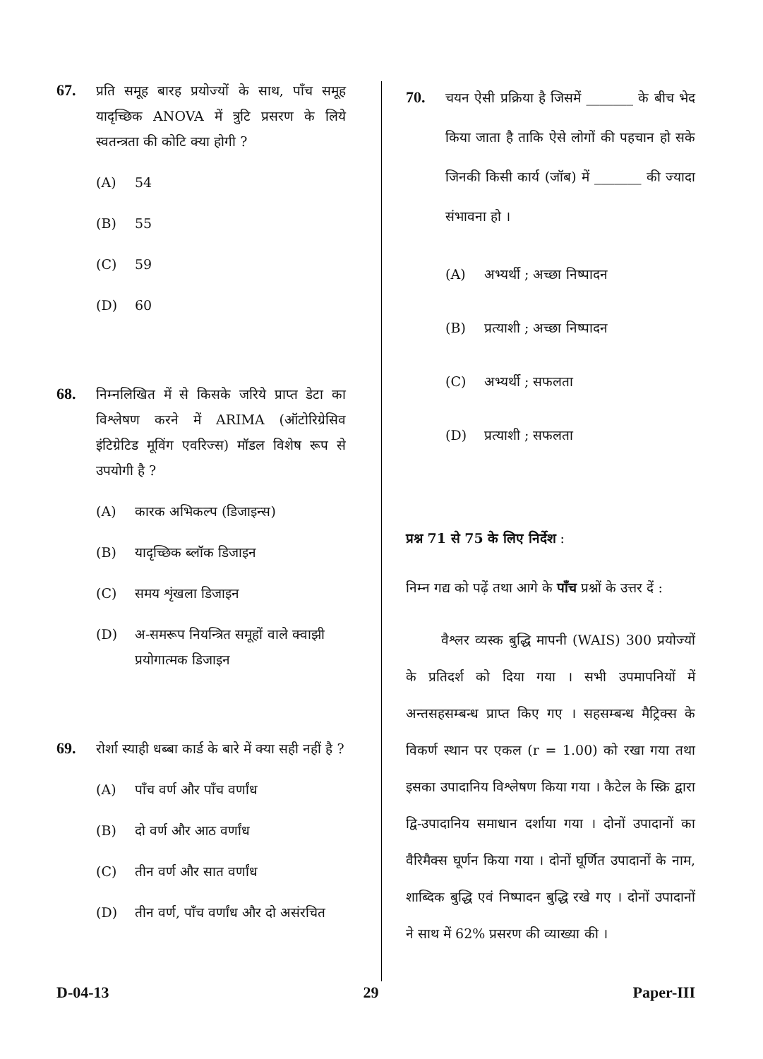67.
प्रति समूह बारह प्रयोज्यों के साथ, पाँच समूह यादृच्छिक ANOVA में त्रुटि प्रसरण के लिये स्वतन्त्रता की कोटि क्या होगी ?
(A) 54
(B) 55
(C) 59
(D) 60
68.
निम्नलिखित में से किसके जरिये प्राप्त डेटा का विश्लेषण करने में ARIMA (ऑटोरिग्रेसिव इंटिग्रेटिड मूविंग एवरिज्स) मॉडल विशेष रूप से उपयोगी है ?
(A) कारक अभिकल्प (डिजाइन्स)
(B) यादृच्छिक ब्लॉक डिजाइन
(C) समय शृंखला डिजाइन
(D) अ-समरूप नियन्त्रित समूहों वाले क्वाझी प्रयोगात्मक डिजाइन
69.
रोर्शा स्याही धब्बा कार्ड के बारे में क्या सही नहीं है ?
(A) पाँच वर्ण और पाँच वर्णांध
(B) दो वर्ण और आठ वर्णांध
(C) तीन वर्ण और सात वर्णांध
(D) तीन वर्ण, पाँच वर्णांध और दो असंरचित
70.
चयन ऐसी प्रक्रिया है जिसमें _______ के बीच भेद किया जाता है ताकि ऐसे लोगों की पहचान हो सके जिनकी किसी कार्य (जॉब) में _______ की ज्यादा संभावना हो ।
(A) अभ्यर्थी ; अच्छा निष्पादन
(B) प्रत्याशी ; अच्छा निष्पादन
(C) अभ्यर्थी ; सफलता
(D) प्रत्याशी ; सफलता
प्रश्न 71 से 75 के लिए निर्देश :
निम्न गद्य को पढ़ें तथा आगे के पाँच प्रश्नों के उत्तर दें :
वैश्लर व्यस्क बुद्धि मापनी (WAIS) 300 प्रयोज्यों के प्रतिदर्श को दिया गया । सभी उपमापनियों में अन्तसहसम्बन्ध प्राप्त किए गए । सहसम्बन्ध मैट्रिक्स के विकर्ण स्थान पर एकल (r = 1.00) को रखा गया तथा इसका उपादानिय विश्लेषण किया गया । कैटेल के स्क्रि द्वारा द्वि-उपादानिय समाधान दर्शाया गया । दोनों उपादानों का वैरिमैक्स घूर्णन किया गया । दोनों घूर्णित उपादानों के नाम, शाब्दिक बुद्धि एवं निष्पादन बुद्धि रखे गए । दोनों उपादानों ने साथ में 62% प्रसरण की व्याख्या की ।
D-04-13 29 Paper-III